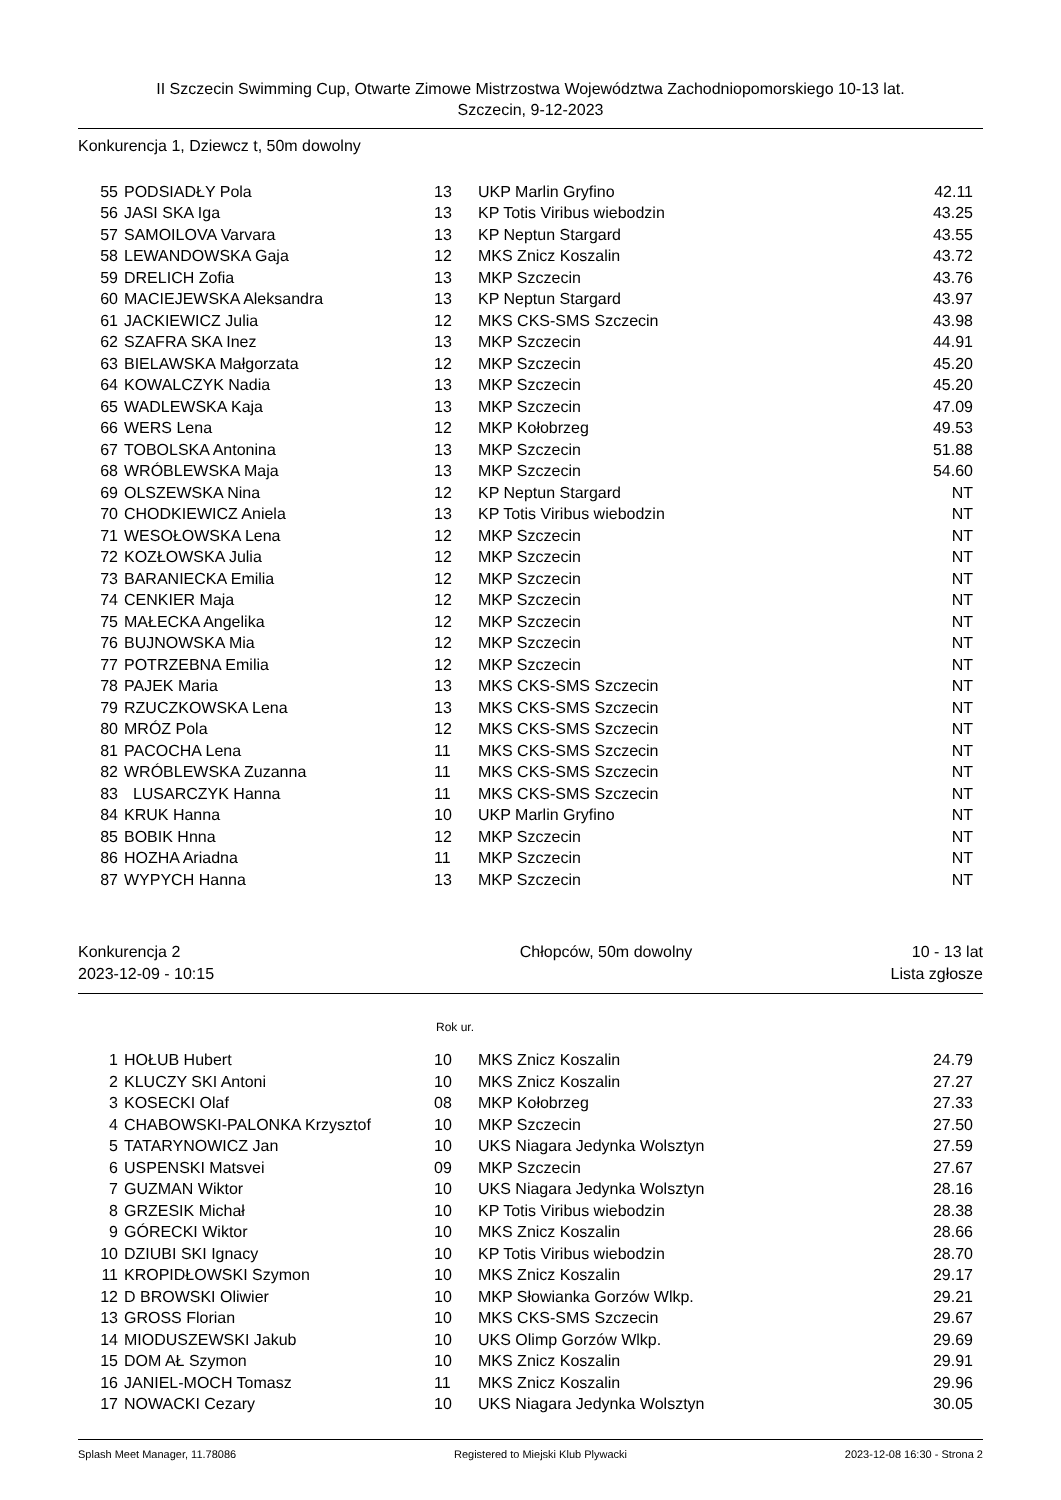II Szczecin Swimming Cup, Otwarte Zimowe Mistrzostwa Województwa Zachodniopomorskiego 10-13 lat.
Szczecin, 9-12-2023
Konkurencja 1, Dziewcz t, 50m dowolny
| 55 | PODSIADŁY Pola | 13 | UKP Marlin Gryfino | 42.11 |
| 56 | JASI SKA Iga | 13 | KP Totis Viribus wiebodzin | 43.25 |
| 57 | SAMOILOVA Varvara | 13 | KP Neptun Stargard | 43.55 |
| 58 | LEWANDOWSKA Gaja | 12 | MKS Znicz Koszalin | 43.72 |
| 59 | DRELICH Zofia | 13 | MKP Szczecin | 43.76 |
| 60 | MACIEJEWSKA Aleksandra | 13 | KP Neptun Stargard | 43.97 |
| 61 | JACKIEWICZ Julia | 12 | MKS CKS-SMS Szczecin | 43.98 |
| 62 | SZAFRA SKA Inez | 13 | MKP Szczecin | 44.91 |
| 63 | BIELAWSKA Małgorzata | 12 | MKP Szczecin | 45.20 |
| 64 | KOWALCZYK Nadia | 13 | MKP Szczecin | 45.20 |
| 65 | WADLEWSKA Kaja | 13 | MKP Szczecin | 47.09 |
| 66 | WERS Lena | 12 | MKP Kołobrzeg | 49.53 |
| 67 | TOBOLSKA Antonina | 13 | MKP Szczecin | 51.88 |
| 68 | WRÓBLEWSKA Maja | 13 | MKP Szczecin | 54.60 |
| 69 | OLSZEWSKA Nina | 12 | KP Neptun Stargard | NT |
| 70 | CHODKIEWICZ Aniela | 13 | KP Totis Viribus wiebodzin | NT |
| 71 | WESOŁOWSKA Lena | 12 | MKP Szczecin | NT |
| 72 | KOZŁOWSKA Julia | 12 | MKP Szczecin | NT |
| 73 | BARANIECKA Emilia | 12 | MKP Szczecin | NT |
| 74 | CENKIER Maja | 12 | MKP Szczecin | NT |
| 75 | MAŁECKA Angelika | 12 | MKP Szczecin | NT |
| 76 | BUJNOWSKA Mia | 12 | MKP Szczecin | NT |
| 77 | POTRZEBNA Emilia | 12 | MKP Szczecin | NT |
| 78 | PAJEK Maria | 13 | MKS CKS-SMS Szczecin | NT |
| 79 | RZUCZKOWSKA Lena | 13 | MKS CKS-SMS Szczecin | NT |
| 80 | MRÓZ Pola | 12 | MKS CKS-SMS Szczecin | NT |
| 81 | PACOCHA Lena | 11 | MKS CKS-SMS Szczecin | NT |
| 82 | WRÓBLEWSKA Zuzanna | 11 | MKS CKS-SMS Szczecin | NT |
| 83 | LUSARCZYK Hanna | 11 | MKS CKS-SMS Szczecin | NT |
| 84 | KRUK Hanna | 10 | UKP Marlin Gryfino | NT |
| 85 | BOBIK Hnna | 12 | MKP Szczecin | NT |
| 86 | HOZHA Ariadna | 11 | MKP Szczecin | NT |
| 87 | WYPYCH Hanna | 13 | MKP Szczecin | NT |
Konkurencja 2 Chłopców, 50m dowolny 10 - 13 lat
2023-12-09 - 10:15 Lista zgłosze
Rok ur.
| 1 | HOŁUB Hubert | 10 | MKS Znicz Koszalin | 24.79 |
| 2 | KLUCZY SKI Antoni | 10 | MKS Znicz Koszalin | 27.27 |
| 3 | KOSECKI Olaf | 08 | MKP Kołobrzeg | 27.33 |
| 4 | CHABOWSKI-PALONKA Krzysztof | 10 | MKP Szczecin | 27.50 |
| 5 | TATARYNOWICZ Jan | 10 | UKS Niagara Jedynka Wolsztyn | 27.59 |
| 6 | USPENSKI Matsvei | 09 | MKP Szczecin | 27.67 |
| 7 | GUZMAN Wiktor | 10 | UKS Niagara Jedynka Wolsztyn | 28.16 |
| 8 | GRZESIK Michał | 10 | KP Totis Viribus wiebodzin | 28.38 |
| 9 | GÓRECKI Wiktor | 10 | MKS Znicz Koszalin | 28.66 |
| 10 | DZIUBI SKI Ignacy | 10 | KP Totis Viribus wiebodzin | 28.70 |
| 11 | KROPIDŁOWSKI Szymon | 10 | MKS Znicz Koszalin | 29.17 |
| 12 | D BROWSKI Oliwier | 10 | MKP Słowianka Gorzów Wlkp. | 29.21 |
| 13 | GROSS Florian | 10 | MKS CKS-SMS Szczecin | 29.67 |
| 14 | MIODUSZEWSKI Jakub | 10 | UKS Olimp Gorzów Wlkp. | 29.69 |
| 15 | DOM AŁ Szymon | 10 | MKS Znicz Koszalin | 29.91 |
| 16 | JANIEL-MOCH Tomasz | 11 | MKS Znicz Koszalin | 29.96 |
| 17 | NOWACKI Cezary | 10 | UKS Niagara Jedynka Wolsztyn | 30.05 |
Splash Meet Manager, 11.78086 Registered to Miejski Klub Plywacki 2023-12-08 16:30 - Strona 2